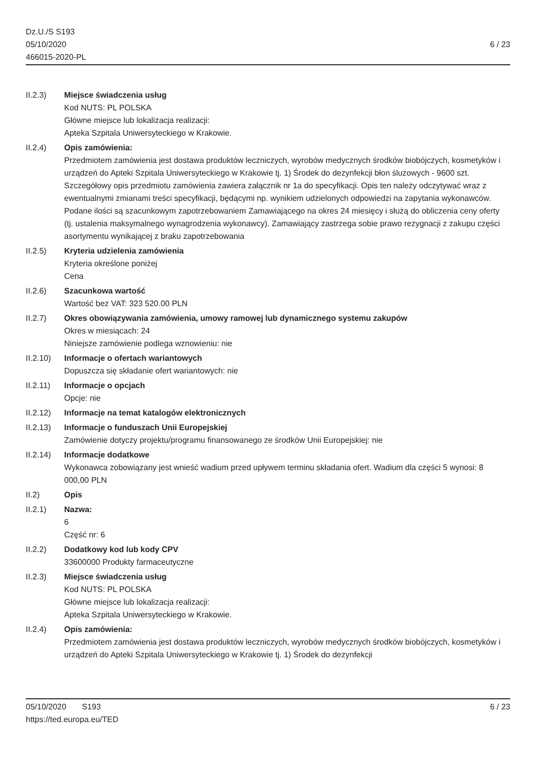Dz.U./S S193
05/10/2020
466015-2020-PL
6 / 23
II.2.3) Miejsce świadczenia usług
Kod NUTS: PL POLSKA
Główne miejsce lub lokalizacja realizacji:
Apteka Szpitala Uniwersyteckiego w Krakowie.
II.2.4) Opis zamówienia:
Przedmiotem zamówienia jest dostawa produktów leczniczych, wyrobów medycznych środków biobójczych, kosmetyków i urządzeń do Apteki Szpitala Uniwersyteckiego w Krakowie tj. 1) Środek do dezynfekcji błon śluzowych - 9600 szt. Szczegółowy opis przedmiotu zamówienia zawiera załącznik nr 1a do specyfikacji. Opis ten należy odczytywać wraz z ewentualnymi zmianami treści specyfikacji, będącymi np. wynikiem udzielonych odpowiedzi na zapytania wykonawców. Podane ilości są szacunkowym zapotrzebowaniem Zamawiającego na okres 24 miesięcy i służą do obliczenia ceny oferty (tj. ustalenia maksymalnego wynagrodzenia wykonawcy). Zamawiający zastrzega sobie prawo rezygnacji z zakupu części asortymentu wynikającej z braku zapotrzebowania
II.2.5) Kryteria udzielenia zamówienia
Kryteria określone poniżej
Cena
II.2.6) Szacunkowa wartość
Wartość bez VAT: 323 520.00 PLN
II.2.7) Okres obowiązywania zamówienia, umowy ramowej lub dynamicznego systemu zakupów
Okres w miesiącach: 24
Niniejsze zamówienie podlega wznowieniu: nie
II.2.10)
Informacje o ofertach wariantowych
Dopuszcza się składanie ofert wariantowych: nie
II.2.11)
Informacje o opcjach
Opcje: nie
II.2.12)
Informacje na temat katalogów elektronicznych
II.2.13)
Informacje o funduszach Unii Europejskiej
Zamówienie dotyczy projektu/programu finansowanego ze środków Unii Europejskiej: nie
II.2.14)
Informacje dodatkowe
Wykonawca zobowiązany jest wnieść wadium przed upływem terminu składania ofert. Wadium dla części 5 wynosi: 8 000,00 PLN
II.2) Opis
II.2.1) Nazwa:
6
Część nr: 6
II.2.2) Dodatkowy kod lub kody CPV
33600000 Produkty farmaceutyczne
II.2.3) Miejsce świadczenia usług
Kod NUTS: PL POLSKA
Główne miejsce lub lokalizacja realizacji:
Apteka Szpitala Uniwersyteckiego w Krakowie.
II.2.4) Opis zamówienia:
Przedmiotem zamówienia jest dostawa produktów leczniczych, wyrobów medycznych środków biobójczych, kosmetyków i urządzeń do Apteki Szpitala Uniwersyteckiego w Krakowie tj. 1) Środek do dezynfekcji
05/10/2020 S193 6 / 23
https://ted.europa.eu/TED